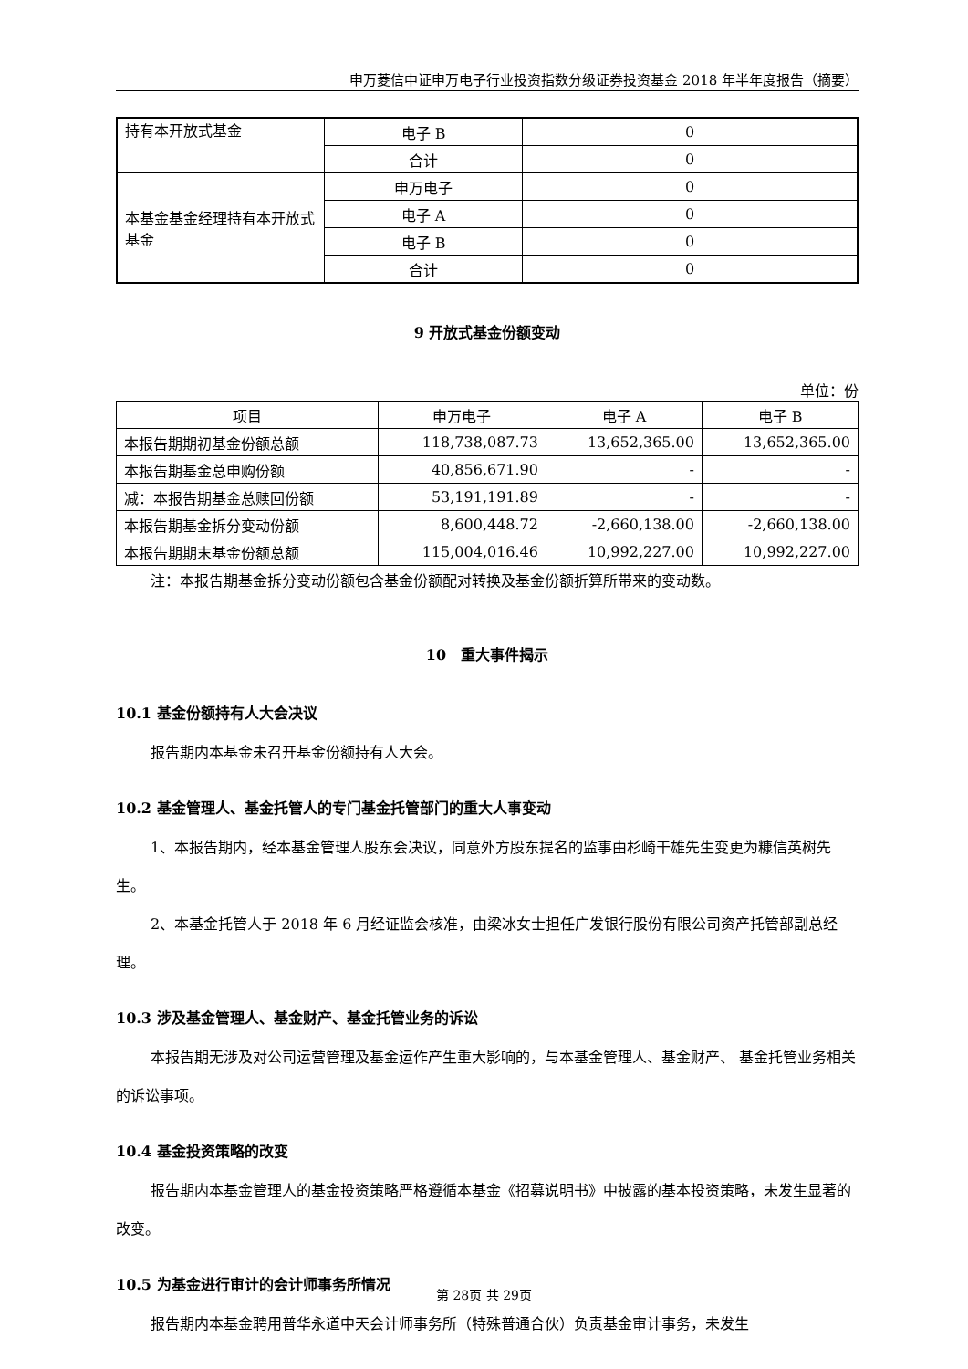申万菱信中证申万电子行业投资指数分级证券投资基金 2018 年半年度报告（摘要）
| 持有本开放式基金 | 电子 B | 0 |
| | 合计 | 0 |
| 本基金基金经理持有本开放式基金 | 申万电子 | 0 |
| | 电子 A | 0 |
| | 电子 B | 0 |
| | 合计 | 0 |
9 开放式基金份额变动
单位：份
| 项目 | 申万电子 | 电子 A | 电子 B |
| --- | --- | --- | --- |
| 本报告期期初基金份额总额 | 118,738,087.73 | 13,652,365.00 | 13,652,365.00 |
| 本报告期基金总申购份额 | 40,856,671.90 | - | - |
| 减：本报告期基金总赎回份额 | 53,191,191.89 | - | - |
| 本报告期基金拆分变动份额 | 8,600,448.72 | -2,660,138.00 | -2,660,138.00 |
| 本报告期期末基金份额总额 | 115,004,016.46 | 10,992,227.00 | 10,992,227.00 |
注：本报告期基金拆分变动份额包含基金份额配对转换及基金份额折算所带来的变动数。
10　重大事件揭示
10.1 基金份额持有人大会决议
报告期内本基金未召开基金份额持有人大会。
10.2 基金管理人、基金托管人的专门基金托管部门的重大人事变动
1、本报告期内，经本基金管理人股东会决议，同意外方股东提名的监事由杉崎干雄先生变更为糠信英树先生。
2、本基金托管人于 2018 年 6 月经证监会核准，由梁冰女士担任广发银行股份有限公司资产托管部副总经理。
10.3 涉及基金管理人、基金财产、基金托管业务的诉讼
本报告期无涉及对公司运营管理及基金运作产生重大影响的，与本基金管理人、基金财产、 基金托管业务相关的诉讼事项。
10.4 基金投资策略的改变
报告期内本基金管理人的基金投资策略严格遵循本基金《招募说明书》中披露的基本投资策略，未发生显著的改变。
10.5 为基金进行审计的会计师事务所情况
报告期内本基金聘用普华永道中天会计师事务所（特殊普通合伙）负责基金审计事务，未发生
第 28页 共 29页